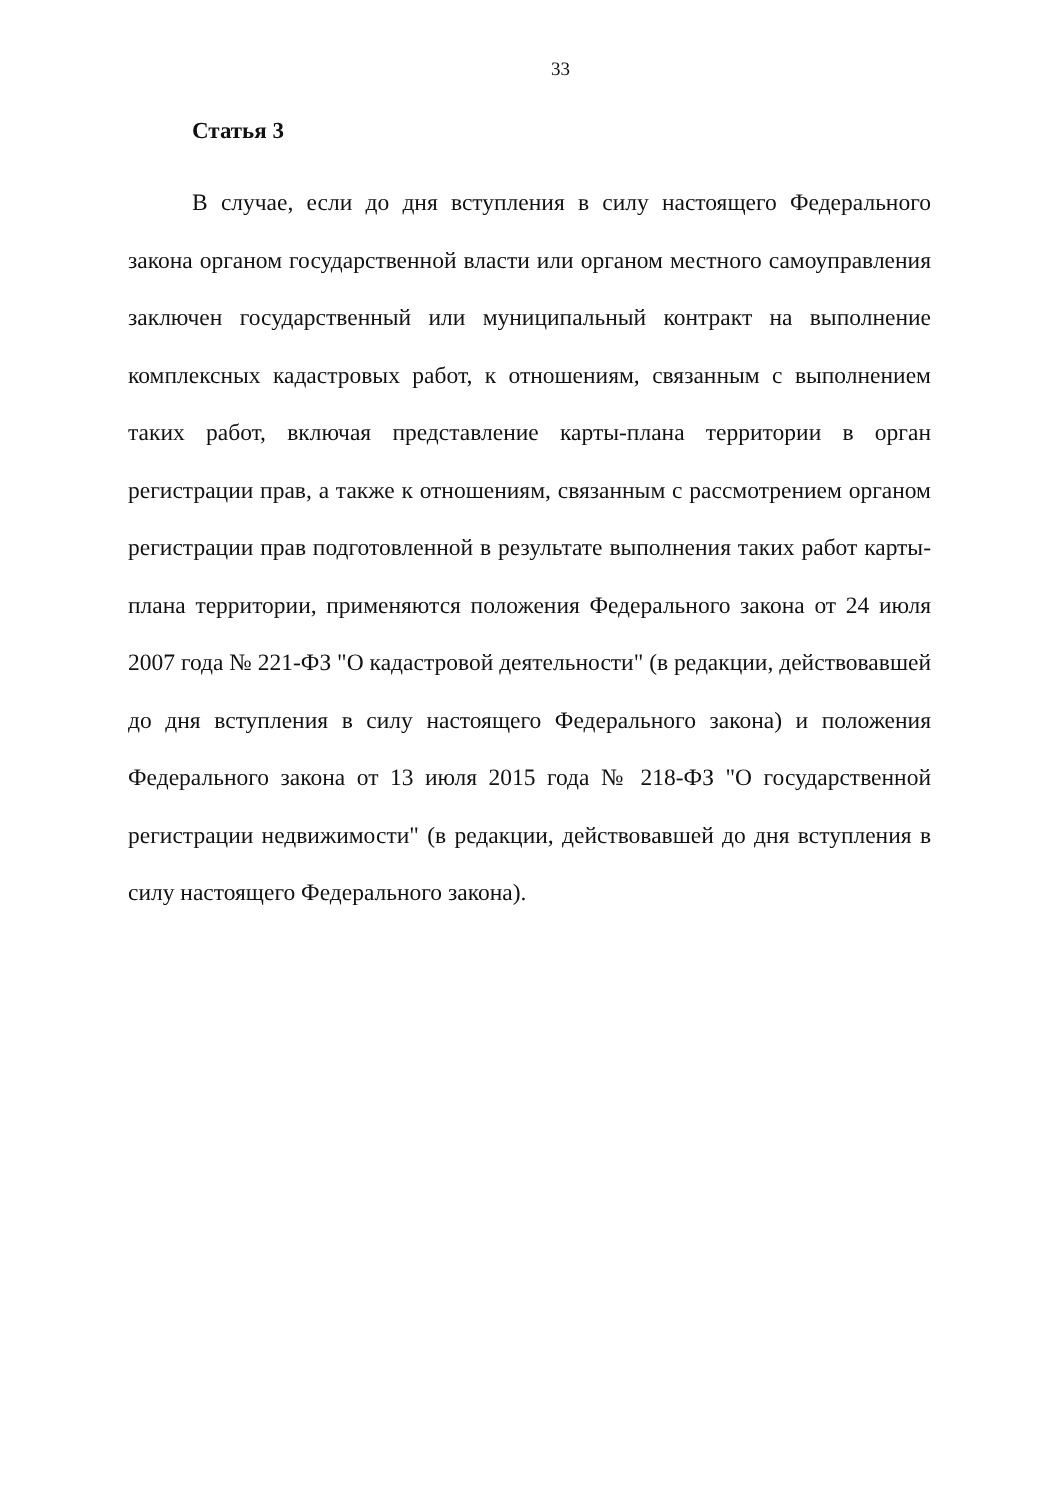33
Статья 3
В случае, если до дня вступления в силу настоящего Федерального закона органом государственной власти или органом местного самоуправления заключен государственный или муниципальный контракт на выполнение комплексных кадастровых работ, к отношениям, связанным с выполнением таких работ, включая представление карты-плана территории в орган регистрации прав, а также к отношениям, связанным с рассмотрением органом регистрации прав подготовленной в результате выполнения таких работ карты-плана территории, применяются положения Федерального закона от 24 июля 2007 года № 221-ФЗ "О кадастровой деятельности" (в редакции, действовавшей до дня вступления в силу настоящего Федерального закона) и положения Федерального закона от 13 июля 2015 года № 218-ФЗ "О государственной регистрации недвижимости" (в редакции, действовавшей до дня вступления в силу настоящего Федерального закона).